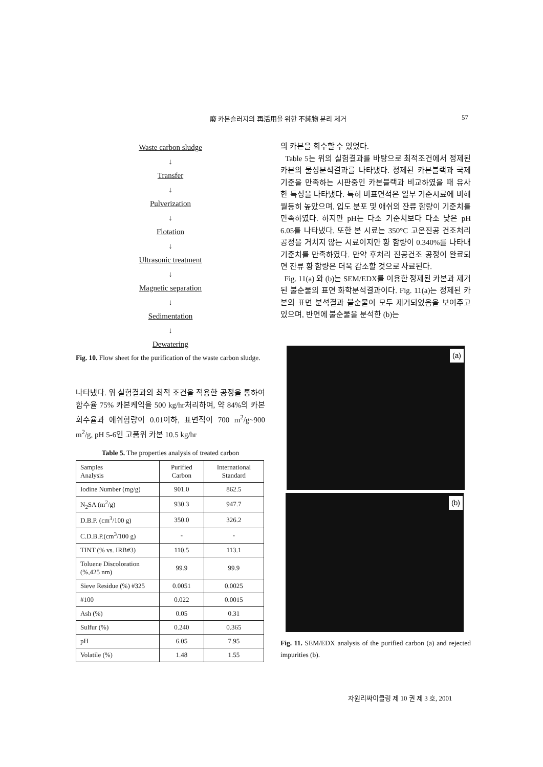廢 카본슬러지의 再活用을 위한 不純物 분리 제거 57
Waste carbon sludge
↓
Transfer
↓
Pulverization
↓
Flotation
↓
Ultrasonic treatment
↓
Magnetic separation
↓
Sedimentation
↓
Dewatering
Fig. 10. Flow sheet for the purification of the waste carbon sludge.
나타냈다. 위 실험결과의 최적 조건을 적용한 공정을 통하여 함수율 75% 카본케익을 500 kg/hr처리하여, 약 84%의 카본회수율과 애쉬함량이 0.01이하, 표면적이 700 m<sup>2</sup>/g~900 m<sup>2</sup>/g, pH 5-6인 고품위 카본 10.5 kg/hr
Table 5. The properties analysis of treated carbon
| Samples Analysis | Purified Carbon | International Standard |
| --- | --- | --- |
| Iodine Number (mg/g) | 901.0 | 862.5 |
| N<sub>2</sub>SA (m<sup>2</sup>/g) | 930.3 | 947.7 |
| D.B.P. (cm<sup>3</sup>/100 g) | 350.0 | 326.2 |
| C.D.B.P.(cm<sup>3</sup>/100 g) | - | - |
| TINT (% vs. IRB#3) | 110.5 | 113.1 |
| Toluene Discoloration (%,425 nm) | 99.9 | 99.9 |
| Sieve Residue (%) #325 | 0.0051 | 0.0025 |
| #100 | 0.022 | 0.0015 |
| Ash (%) | 0.05 | 0.31 |
| Sulfur (%) | 0.240 | 0.365 |
| pH | 6.05 | 7.95 |
| Volatile (%) | 1.48 | 1.55 |
의 카본을 회수할 수 있었다.
Table 5는 위의 실험결과를 바탕으로 최적조건에서 정제된 카본의 물성분석결과를 나타냈다. 정제된 카본블랙과 국제기준을 만족하는 시판중인 카본블랙과 비교하였을 때 유사한 특성을 나타냈다. 특히 비표면적은 일부 기준시료에 비해 월등히 높았으며, 입도 분포 및 애쉬의 잔류 함량이 기준치를 만족하였다. 하지만 pH는 다소 기준치보다 다소 낮은 pH 6.05를 나타냈다. 또한 본 시료는 350°C 고온진공 건조처리 공정을 거치지 않는 시료이지만 황 함량이 0.340%를 나타내 기준치를 만족하였다. 만약 후처리 진공건조 공정이 완료되면 잔류 황 함량은 더욱 감소할 것으로 사료된다.
Fig. 11(a) 와 (b)는 SEM/EDX를 이용한 정제된 카본과 제거된 불순물의 표면 화학분석결과이다. Fig. 11(a)는 정제된 카본의 표면 분석결과 불순물이 모두 제거되었음을 보여주고 있으며, 반면에 불순물을 분석한 (b)는
(a)
(b)
Fig. 11. SEM/EDX analysis of the purified carbon (a) and rejected impurities (b).
자원리싸이클링 제 10 권 제 3 호, 2001